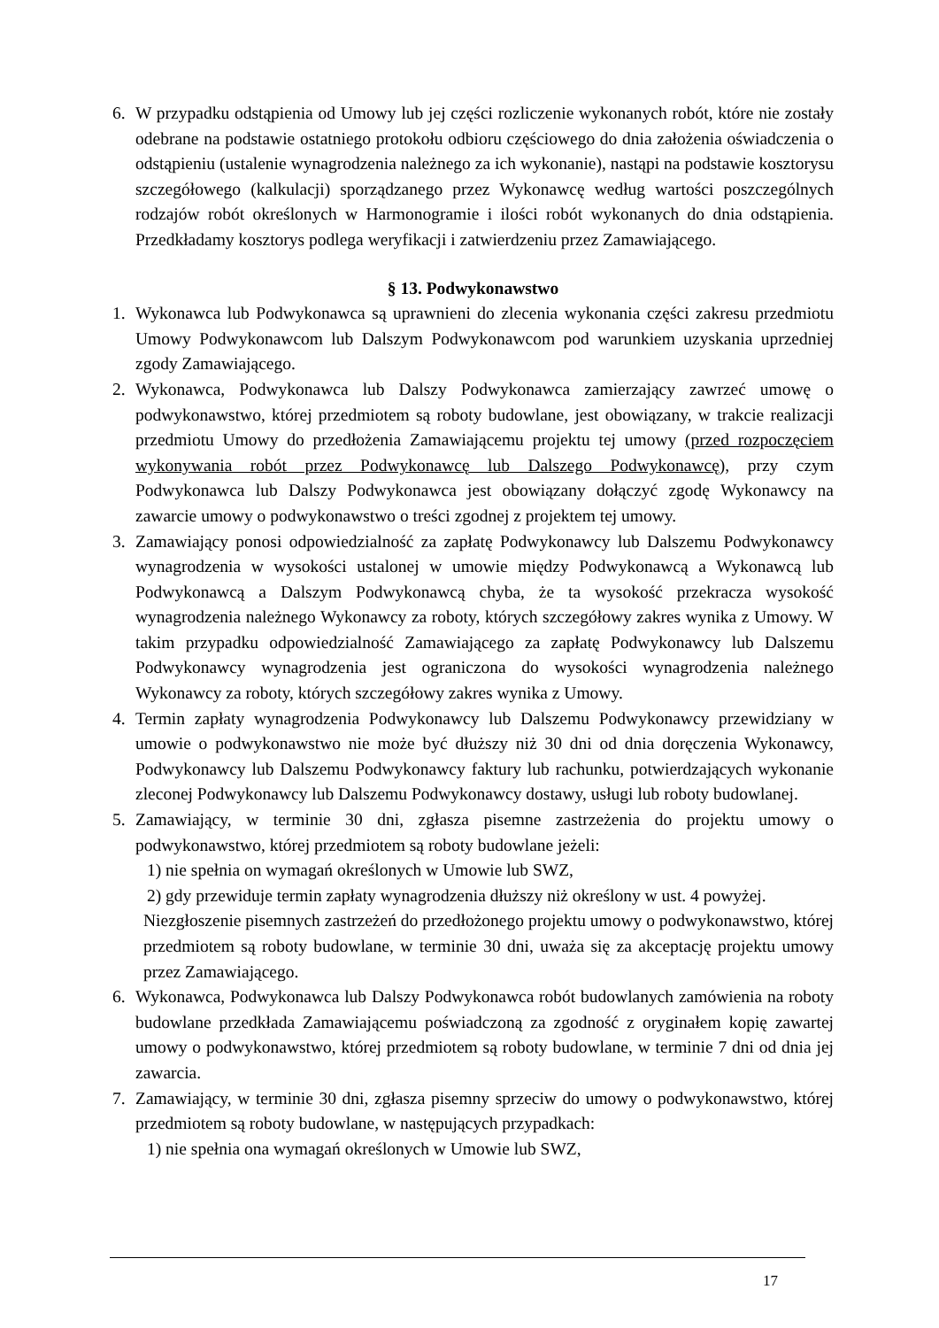6. W przypadku odstąpienia od Umowy lub jej części rozliczenie wykonanych robót, które nie zostały odebrane na podstawie ostatniego protokołu odbioru częściowego do dnia założenia oświadczenia o odstąpieniu (ustalenie wynagrodzenia należnego za ich wykonanie), nastąpi na podstawie kosztorysu szczegółowego (kalkulacji) sporządzanego przez Wykonawcę według wartości poszczególnych rodzajów robót określonych w Harmonogramie i ilości robót wykonanych do dnia odstąpienia. Przedkładamy kosztorys podlega weryfikacji i zatwierdzeniu przez Zamawiającego.
§ 13. Podwykonawstwo
1. Wykonawca lub Podwykonawca są uprawnieni do zlecenia wykonania części zakresu przedmiotu Umowy Podwykonawcom lub Dalszym Podwykonawcom pod warunkiem uzyskania uprzedniej zgody Zamawiającego.
2. Wykonawca, Podwykonawca lub Dalszy Podwykonawca zamierzający zawrzeć umowę o podwykonawstwo, której przedmiotem są roboty budowlane, jest obowiązany, w trakcie realizacji przedmiotu Umowy do przedłożenia Zamawiającemu projektu tej umowy (przed rozpoczęciem wykonywania robót przez Podwykonawcę lub Dalszego Podwykonawcę), przy czym Podwykonawca lub Dalszy Podwykonawca jest obowiązany dołączyć zgodę Wykonawcy na zawarcie umowy o podwykonawstwo o treści zgodnej z projektem tej umowy.
3. Zamawiający ponosi odpowiedzialność za zapłatę Podwykonawcy lub Dalszemu Podwykonawcy wynagrodzenia w wysokości ustalonej w umowie między Podwykonawcą a Wykonawcą lub Podwykonawcą a Dalszym Podwykonawcą chyba, że ta wysokość przekracza wysokość wynagrodzenia należnego Wykonawcy za roboty, których szczegółowy zakres wynika z Umowy. W takim przypadku odpowiedzialność Zamawiającego za zapłatę Podwykonawcy lub Dalszemu Podwykonawcy wynagrodzenia jest ograniczona do wysokości wynagrodzenia należnego Wykonawcy za roboty, których szczegółowy zakres wynika z Umowy.
4. Termin zapłaty wynagrodzenia Podwykonawcy lub Dalszemu Podwykonawcy przewidziany w umowie o podwykonawstwo nie może być dłuższy niż 30 dni od dnia doręczenia Wykonawcy, Podwykonawcy lub Dalszemu Podwykonawcy faktury lub rachunku, potwierdzających wykonanie zleconej Podwykonawcy lub Dalszemu Podwykonawcy dostawy, usługi lub roboty budowlanej.
5. Zamawiający, w terminie 30 dni, zgłasza pisemne zastrzeżenia do projektu umowy o podwykonawstwo, której przedmiotem są roboty budowlane jeżeli:
1) nie spełnia on wymagań określonych w Umowie lub SWZ,
2) gdy przewiduje termin zapłaty wynagrodzenia dłuższy niż określony w ust. 4 powyżej.
Niezgłoszenie pisemnych zastrzeżeń do przedłożonego projektu umowy o podwykonawstwo, której przedmiotem są roboty budowlane, w terminie 30 dni, uważa się za akceptację projektu umowy przez Zamawiającego.
6. Wykonawca, Podwykonawca lub Dalszy Podwykonawca robót budowlanych zamówienia na roboty budowlane przedkłada Zamawiającemu poświadczoną za zgodność z oryginałem kopię zawartej umowy o podwykonawstwo, której przedmiotem są roboty budowlane, w terminie 7 dni od dnia jej zawarcia.
7. Zamawiający, w terminie 30 dni, zgłasza pisemny sprzeciw do umowy o podwykonawstwo, której przedmiotem są roboty budowlane, w następujących przypadkach:
1) nie spełnia ona wymagań określonych w Umowie lub SWZ,
17